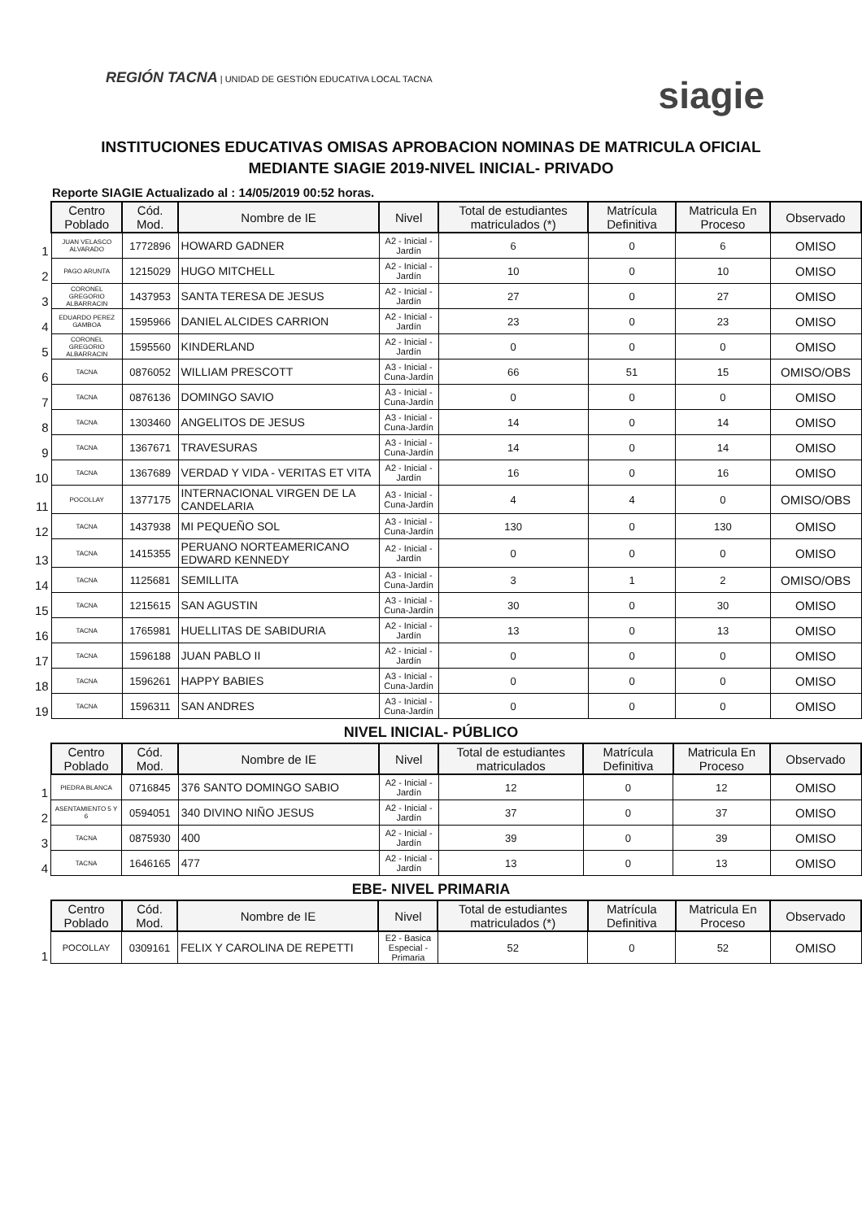REGIÓN TACNA | UNIDAD DE GESTIÓN EDUCATIVA LOCAL TACNA
siagie
INSTITUCIONES EDUCATIVAS OMISAS APROBACION NOMINAS DE MATRICULA OFICIAL
MEDIANTE SIAGIE 2019-NIVEL INICIAL- PRIVADO
Reporte SIAGIE Actualizado al : 14/05/2019 00:52 horas.
| | Centro Poblado | Cód. Mod. | Nombre de IE | Nivel | Total de estudiantes matriculados (*) | Matrícula Definitiva | Matricula En Proceso | Observado |
| --- | --- | --- | --- | --- | --- | --- | --- | --- |
| 1 | JUAN VELASCO ALVARADO | 1772896 | HOWARD GADNER | A2 - Inicial - Jardín | 6 | 0 | 6 | OMISO |
| 2 | PAGO ARUNTA | 1215029 | HUGO MITCHELL | A2 - Inicial - Jardín | 10 | 0 | 10 | OMISO |
| 3 | CORONEL GREGORIO ALBARRACIN | 1437953 | SANTA TERESA DE JESUS | A2 - Inicial - Jardín | 27 | 0 | 27 | OMISO |
| 4 | EDUARDO PEREZ GAMBOA | 1595966 | DANIEL ALCIDES CARRION | A2 - Inicial - Jardín | 23 | 0 | 23 | OMISO |
| 5 | CORONEL GREGORIO ALBARRACIN | 1595560 | KINDERLAND | A2 - Inicial - Jardín | 0 | 0 | 0 | OMISO |
| 6 | TACNA | 0876052 | WILLIAM PRESCOTT | A3 - Inicial - Cuna-Jardín | 66 | 51 | 15 | OMISO/OBS |
| 7 | TACNA | 0876136 | DOMINGO SAVIO | A3 - Inicial - Cuna-Jardín | 0 | 0 | 0 | OMISO |
| 8 | TACNA | 1303460 | ANGELITOS DE JESUS | A3 - Inicial - Cuna-Jardín | 14 | 0 | 14 | OMISO |
| 9 | TACNA | 1367671 | TRAVESURAS | A3 - Inicial - Cuna-Jardín | 14 | 0 | 14 | OMISO |
| 10 | TACNA | 1367689 | VERDAD Y VIDA - VERITAS ET VITA | A2 - Inicial - Jardín | 16 | 0 | 16 | OMISO |
| 11 | POCOLLAY | 1377175 | INTERNACIONAL VIRGEN DE LA CANDELARIA | A3 - Inicial - Cuna-Jardín | 4 | 4 | 0 | OMISO/OBS |
| 12 | TACNA | 1437938 | MI PEQUEÑO SOL | A3 - Inicial - Cuna-Jardín | 130 | 0 | 130 | OMISO |
| 13 | TACNA | 1415355 | PERUANO NORTEAMERICANO EDWARD KENNEDY | A2 - Inicial - Jardín | 0 | 0 | 0 | OMISO |
| 14 | TACNA | 1125681 | SEMILLITA | A3 - Inicial - Cuna-Jardín | 3 | 1 | 2 | OMISO/OBS |
| 15 | TACNA | 1215615 | SAN AGUSTIN | A3 - Inicial - Cuna-Jardín | 30 | 0 | 30 | OMISO |
| 16 | TACNA | 1765981 | HUELLITAS DE SABIDURIA | A2 - Inicial - Jardín | 13 | 0 | 13 | OMISO |
| 17 | TACNA | 1596188 | JUAN PABLO II | A2 - Inicial - Jardín | 0 | 0 | 0 | OMISO |
| 18 | TACNA | 1596261 | HAPPY BABIES | A3 - Inicial - Cuna-Jardín | 0 | 0 | 0 | OMISO |
| 19 | TACNA | 1596311 | SAN ANDRES | A3 - Inicial - Cuna-Jardín | 0 | 0 | 0 | OMISO |
NIVEL INICIAL- PÚBLICO
| | Centro Poblado | Cód. Mod. | Nombre de IE | Nivel | Total de estudiantes matriculados | Matrícula Definitiva | Matricula En Proceso | Observado |
| --- | --- | --- | --- | --- | --- | --- | --- | --- |
| 1 | PIEDRA BLANCA | 0716845 | 376 SANTO DOMINGO SABIO | A2 - Inicial - Jardín | 12 | 0 | 12 | OMISO |
| 2 | ASENTAMIENTO 5 Y 6 | 0594051 | 340 DIVINO NIÑO JESUS | A2 - Inicial - Jardín | 37 | 0 | 37 | OMISO |
| 3 | TACNA | 0875930 | 400 | A2 - Inicial - Jardín | 39 | 0 | 39 | OMISO |
| 4 | TACNA | 1646165 | 477 | A2 - Inicial - Jardín | 13 | 0 | 13 | OMISO |
EBE- NIVEL PRIMARIA
| | Centro Poblado | Cód. Mod. | Nombre de IE | Nivel | Total de estudiantes matriculados (*) | Matrícula Definitiva | Matricula En Proceso | Observado |
| --- | --- | --- | --- | --- | --- | --- | --- | --- |
| 1 | POCOLLAY | 0309161 | FELIX Y CAROLINA DE REPETTI | E2 - Basica Especial - Primaria | 52 | 0 | 52 | OMISO |